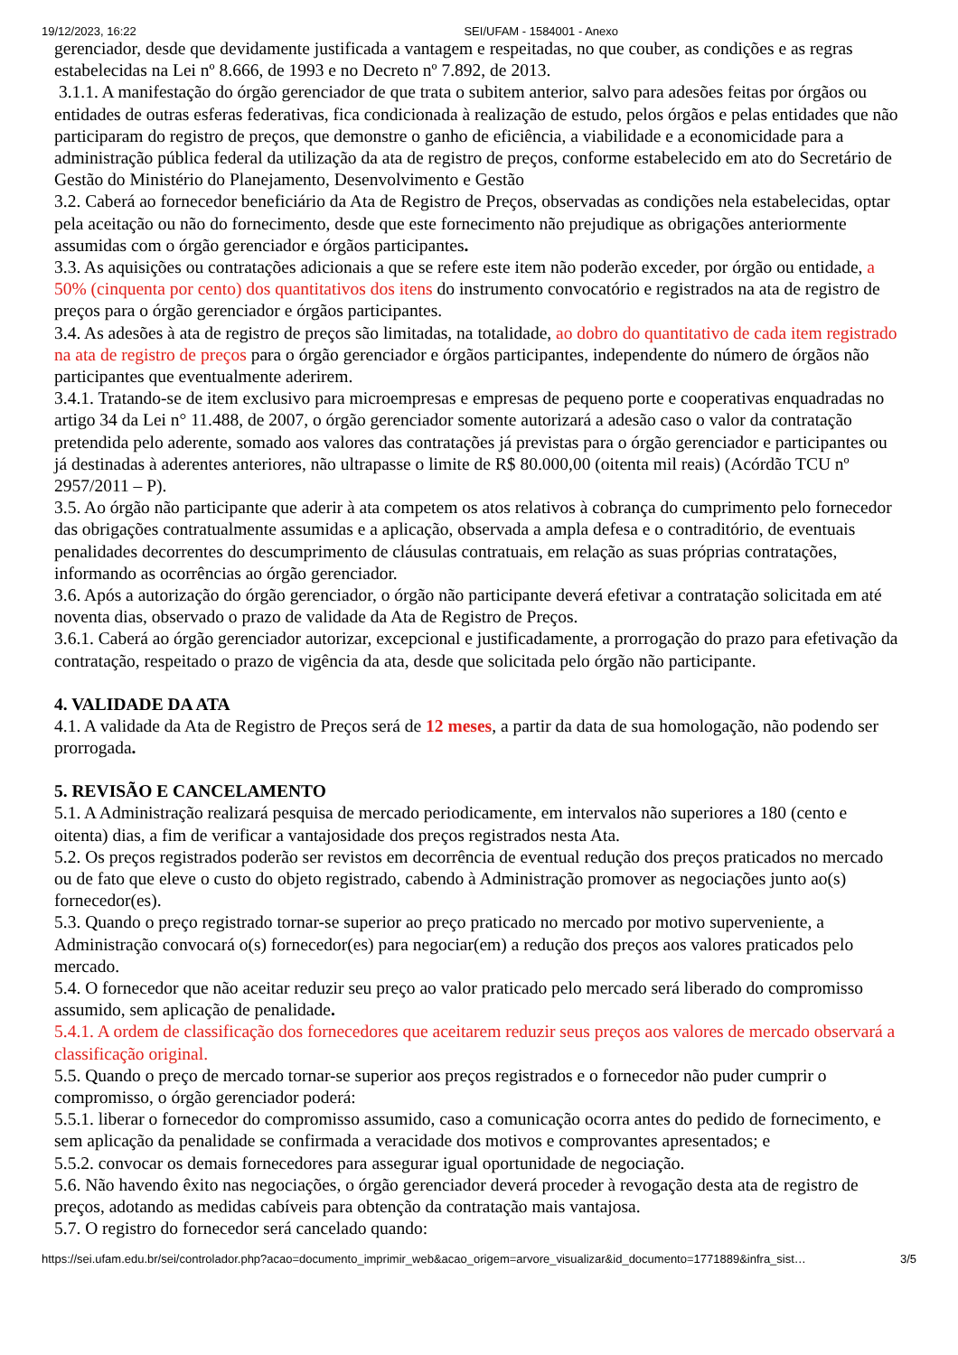19/12/2023, 16:22 SEI/UFAM - 1584001 - Anexo
gerenciador, desde que devidamente justificada a vantagem e respeitadas, no que couber, as condições e as regras estabelecidas na Lei nº 8.666, de 1993 e no Decreto nº 7.892, de 2013.
3.1.1. A manifestação do órgão gerenciador de que trata o subitem anterior, salvo para adesões feitas por órgãos ou entidades de outras esferas federativas, fica condicionada à realização de estudo, pelos órgãos e pelas entidades que não participaram do registro de preços, que demonstre o ganho de eficiência, a viabilidade e a economicidade para a administração pública federal da utilização da ata de registro de preços, conforme estabelecido em ato do Secretário de Gestão do Ministério do Planejamento, Desenvolvimento e Gestão
3.2. Caberá ao fornecedor beneficiário da Ata de Registro de Preços, observadas as condições nela estabelecidas, optar pela aceitação ou não do fornecimento, desde que este fornecimento não prejudique as obrigações anteriormente assumidas com o órgão gerenciador e órgãos participantes.
3.3. As aquisições ou contratações adicionais a que se refere este item não poderão exceder, por órgão ou entidade, a 50% (cinquenta por cento) dos quantitativos dos itens do instrumento convocatório e registrados na ata de registro de preços para o órgão gerenciador e órgãos participantes.
3.4. As adesões à ata de registro de preços são limitadas, na totalidade, ao dobro do quantitativo de cada item registrado na ata de registro de preços para o órgão gerenciador e órgãos participantes, independente do número de órgãos não participantes que eventualmente aderirem.
3.4.1. Tratando-se de item exclusivo para microempresas e empresas de pequeno porte e cooperativas enquadradas no artigo 34 da Lei n° 11.488, de 2007, o órgão gerenciador somente autorizará a adesão caso o valor da contratação pretendida pelo aderente, somado aos valores das contratações já previstas para o órgão gerenciador e participantes ou já destinadas à aderentes anteriores, não ultrapasse o limite de R$ 80.000,00 (oitenta mil reais) (Acórdão TCU nº 2957/2011 – P).
3.5. Ao órgão não participante que aderir à ata competem os atos relativos à cobrança do cumprimento pelo fornecedor das obrigações contratualmente assumidas e a aplicação, observada a ampla defesa e o contraditório, de eventuais penalidades decorrentes do descumprimento de cláusulas contratuais, em relação as suas próprias contratações, informando as ocorrências ao órgão gerenciador.
3.6. Após a autorização do órgão gerenciador, o órgão não participante deverá efetivar a contratação solicitada em até noventa dias, observado o prazo de validade da Ata de Registro de Preços.
3.6.1. Caberá ao órgão gerenciador autorizar, excepcional e justificadamente, a prorrogação do prazo para efetivação da contratação, respeitado o prazo de vigência da ata, desde que solicitada pelo órgão não participante.
4. VALIDADE DA ATA
4.1. A validade da Ata de Registro de Preços será de 12 meses, a partir da data de sua homologação, não podendo ser prorrogada.
5. REVISÃO E CANCELAMENTO
5.1. A Administração realizará pesquisa de mercado periodicamente, em intervalos não superiores a 180 (cento e oitenta) dias, a fim de verificar a vantajosidade dos preços registrados nesta Ata.
5.2. Os preços registrados poderão ser revistos em decorrência de eventual redução dos preços praticados no mercado ou de fato que eleve o custo do objeto registrado, cabendo à Administração promover as negociações junto ao(s) fornecedor(es).
5.3. Quando o preço registrado tornar-se superior ao preço praticado no mercado por motivo superveniente, a Administração convocará o(s) fornecedor(es) para negociar(em) a redução dos preços aos valores praticados pelo mercado.
5.4. O fornecedor que não aceitar reduzir seu preço ao valor praticado pelo mercado será liberado do compromisso assumido, sem aplicação de penalidade.
5.4.1. A ordem de classificação dos fornecedores que aceitarem reduzir seus preços aos valores de mercado observará a classificação original.
5.5. Quando o preço de mercado tornar-se superior aos preços registrados e o fornecedor não puder cumprir o compromisso, o órgão gerenciador poderá:
5.5.1. liberar o fornecedor do compromisso assumido, caso a comunicação ocorra antes do pedido de fornecimento, e sem aplicação da penalidade se confirmada a veracidade dos motivos e comprovantes apresentados; e
5.5.2. convocar os demais fornecedores para assegurar igual oportunidade de negociação.
5.6. Não havendo êxito nas negociações, o órgão gerenciador deverá proceder à revogação desta ata de registro de preços, adotando as medidas cabíveis para obtenção da contratação mais vantajosa.
5.7. O registro do fornecedor será cancelado quando:
https://sei.ufam.edu.br/sei/controlador.php?acao=documento_imprimir_web&acao_origem=arvore_visualizar&id_documento=1771889&infra_sist… 3/5